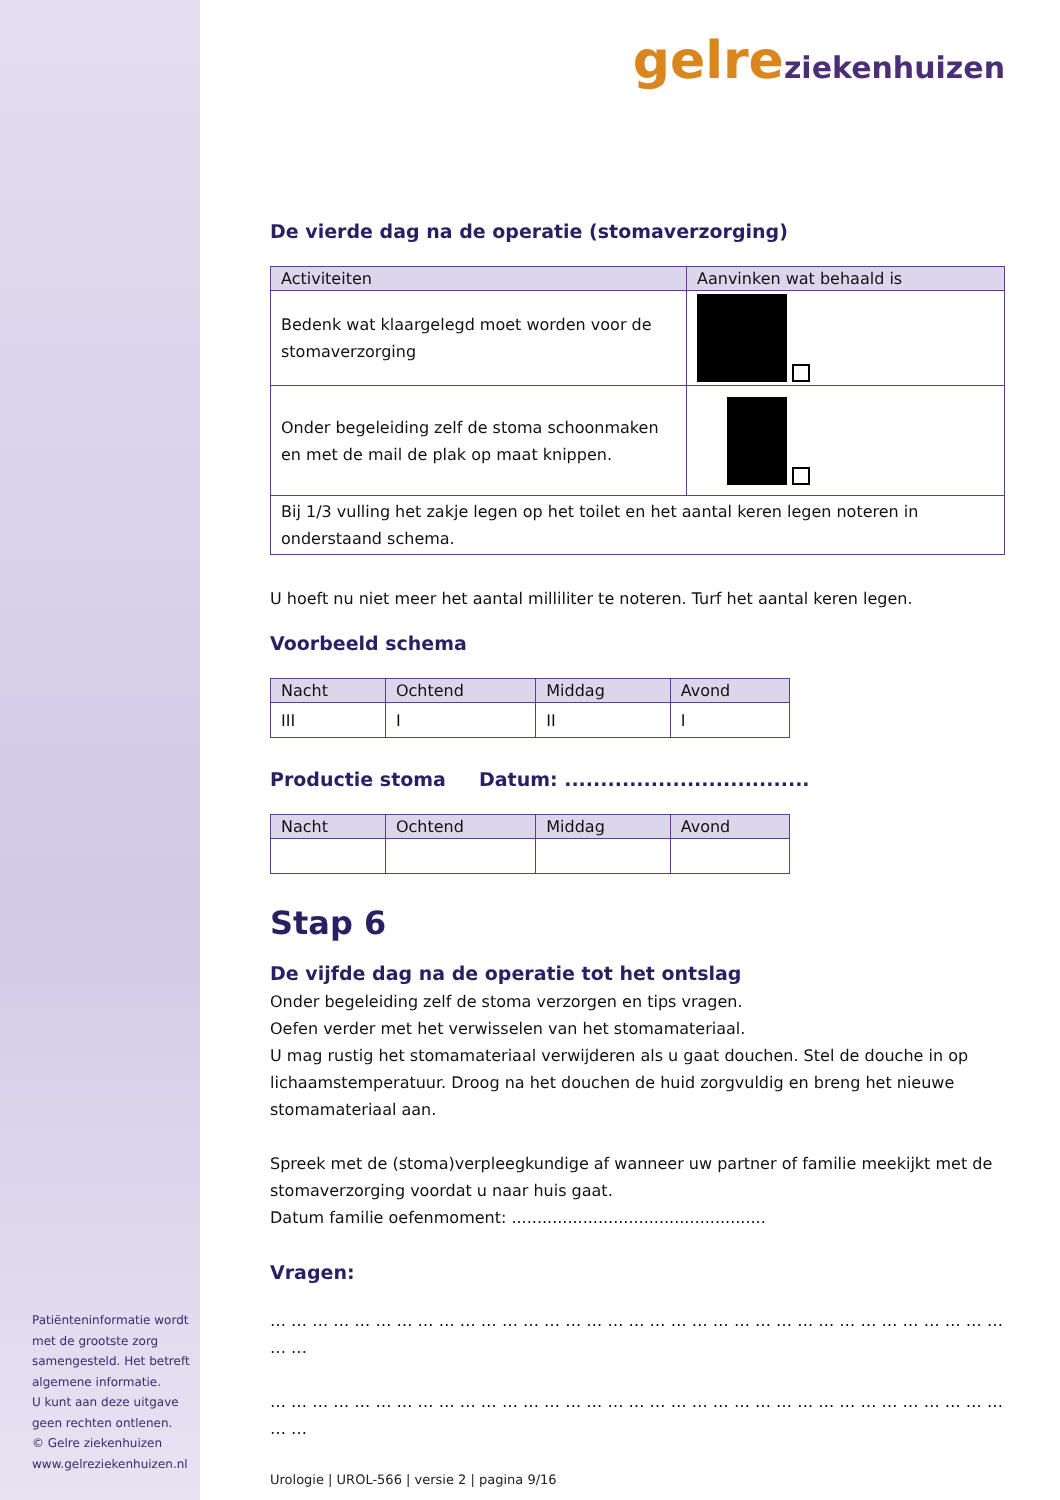Patiënteninformatie wordt met de grootste zorg samengesteld. Het betreft algemene informatie.
U kunt aan deze uitgave geen rechten ontlenen.
© Gelre ziekenhuizen
www.gelreziekenhuizen.nl
gelre ziekenhuizen
De vierde dag na de operatie (stomaverzorging)
| Activiteiten | Aanvinken wat behaald is |
| --- | --- |
| Bedenk wat klaargelegd moet worden voor de stomaverzorging | |
| Onder begeleiding zelf de stoma schoonmaken en met de mail de plak op maat knippen. | |
| Bij 1/3 vulling het zakje legen op het toilet en het aantal keren legen noteren in onderstaand schema. | |
U hoeft nu niet meer het aantal milliliter te noteren. Turf het aantal keren legen.
Voorbeeld schema
| Nacht | Ochtend | Middag | Avond |
| --- | --- | --- | --- |
| III | I | II | I |
Productie stoma Datum: ..................................
| Nacht | Ochtend | Middag | Avond |
| --- | --- | --- | --- |
Stap 6
De vijfde dag na de operatie tot het ontslag
Onder begeleiding zelf de stoma verzorgen en tips vragen.
Oefen verder met het verwisselen van het stomamateriaal.
U mag rustig het stomamateriaal verwijderen als u gaat douchen. Stel de douche in op lichaamstemperatuur. Droog na het douchen de huid zorgvuldig en breng het nieuwe stomamateriaal aan.
Spreek met de (stoma)verpleegkundige af wanneer uw partner of familie meekijkt met de stomaverzorging voordat u naar huis gaat.
Datum familie oefenmoment: ..................................................
Vragen:
… … … … … … … … … … … … … … … … … … … … … … … … … … … … … … … … … … … … …
… … … … … … … … … … … … … … … … … … … … … … … … … … … … … … … … … … … … …
Urologie | UROL-566 | versie 2 | pagina 9/16